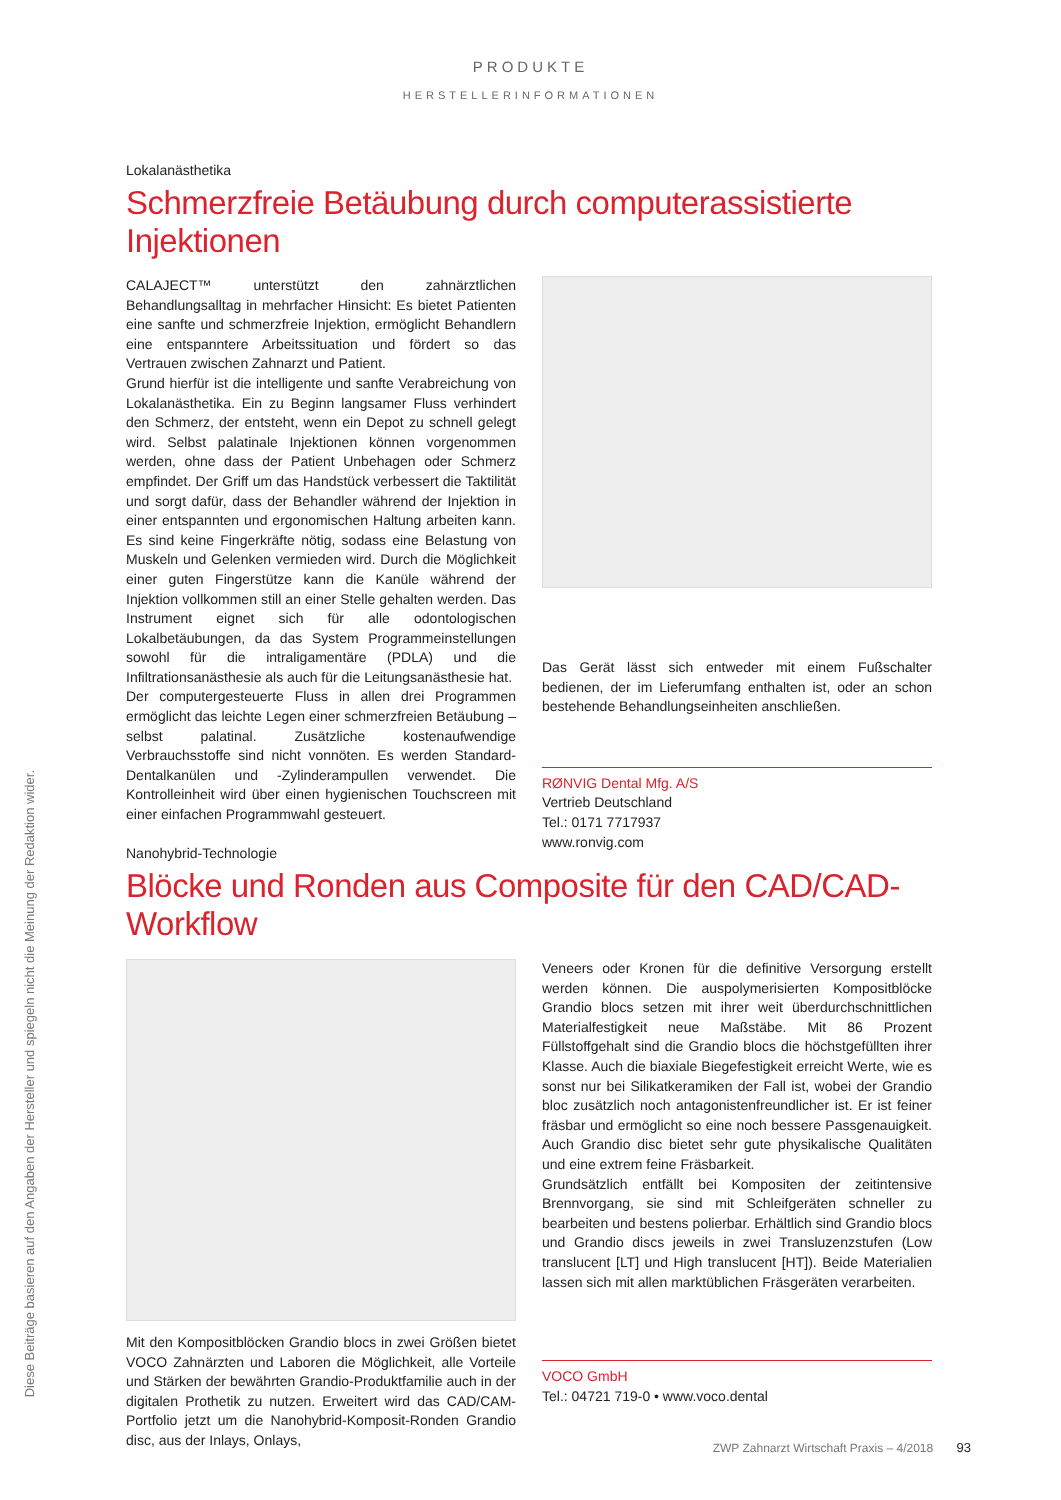PRODUKTE
HERSTELLERINFORMATIONEN
Diese Beiträge basieren auf den Angaben der Hersteller und spiegeln nicht die Meinung der Redaktion wider.
Lokalanästhetika
Schmerzfreie Betäubung durch computerassistierte Injektionen
CALAJECT™ unterstützt den zahnärztlichen Behandlungsalltag in mehrfacher Hinsicht: Es bietet Patienten eine sanfte und schmerzfreie Injektion, ermöglicht Behandlern eine entspanntere Arbeitssituation und fördert so das Vertrauen zwischen Zahnarzt und Patient.
Grund hierfür ist die intelligente und sanfte Verabreichung von Lokalanästhetika. Ein zu Beginn langsamer Fluss verhindert den Schmerz, der entsteht, wenn ein Depot zu schnell gelegt wird. Selbst palatinale Injektionen können vorgenommen werden, ohne dass der Patient Unbehagen oder Schmerz empfindet. Der Griff um das Handstück verbessert die Taktilität und sorgt dafür, dass der Behandler während der Injektion in einer entspannten und ergonomischen Haltung arbeiten kann. Es sind keine Fingerkräfte nötig, sodass eine Belastung von Muskeln und Gelenken vermieden wird. Durch die Möglichkeit einer guten Fingerstütze kann die Kanüle während der Injektion vollkommen still an einer Stelle gehalten werden. Das Instrument eignet sich für alle odontologischen Lokalbetäubungen, da das System Programmeinstellungen sowohl für die intraligamentäre (PDLA) und die Infiltrationsanästhesie als auch für die Leitungsanästhesie hat.
Der computergesteuerte Fluss in allen drei Programmen ermöglicht das leichte Legen einer schmerzfreien Betäubung – selbst palatinal. Zusätzliche kostenaufwendige Verbrauchsstoffe sind nicht vonnöten. Es werden Standard-Dentalkanülen und -Zylinderampullen verwendet. Die Kontrolleinheit wird über einen hygienischen Touchscreen mit einer einfachen Programmwahl gesteuert.
Das Gerät lässt sich entweder mit einem Fußschalter bedienen, der im Lieferumfang enthalten ist, oder an schon bestehende Behandlungseinheiten anschließen.
RØNVIG Dental Mfg. A/S
Vertrieb Deutschland
Tel.: 0171 7717937
www.ronvig.com
Nanohybrid-Technologie
Blöcke und Ronden aus Composite für den CAD/CAD-Workflow
Mit den Kompositblöcken Grandio blocs in zwei Größen bietet VOCO Zahnärzten und Laboren die Möglichkeit, alle Vorteile und Stärken der bewährten Grandio-Produktfamilie auch in der digitalen Prothetik zu nutzen. Erweitert wird das CAD/CAM-Portfolio jetzt um die Nanohybrid-Komposit-Ronden Grandio disc, aus der Inlays, Onlays,
Veneers oder Kronen für die definitive Versorgung erstellt werden können. Die auspolymerisierten Kompositblöcke Grandio blocs setzen mit ihrer weit überdurchschnittlichen Materialfestigkeit neue Maßstäbe. Mit 86 Prozent Füllstoffgehalt sind die Grandio blocs die höchstgefüllten ihrer Klasse. Auch die biaxiale Biegefestigkeit erreicht Werte, wie es sonst nur bei Silikatkeramiken der Fall ist, wobei der Grandio bloc zusätzlich noch antagonistenfreundlicher ist. Er ist feiner fräsbar und ermöglicht so eine noch bessere Passgenauigkeit. Auch Grandio disc bietet sehr gute physikalische Qualitäten und eine extrem feine Fräsbarkeit.
Grundsätzlich entfällt bei Kompositen der zeitintensive Brennvorgang, sie sind mit Schleifgeräten schneller zu bearbeiten und bestens polierbar. Erhältlich sind Grandio blocs und Grandio discs jeweils in zwei Transluzenzstufen (Low translucent [LT] und High translucent [HT]). Beide Materialien lassen sich mit allen marktüblichen Fräsgeräten verarbeiten.
VOCO GmbH
Tel.: 04721 719-0 • www.voco.dental
ZWP Zahnarzt Wirtschaft Praxis – 4/2018 93